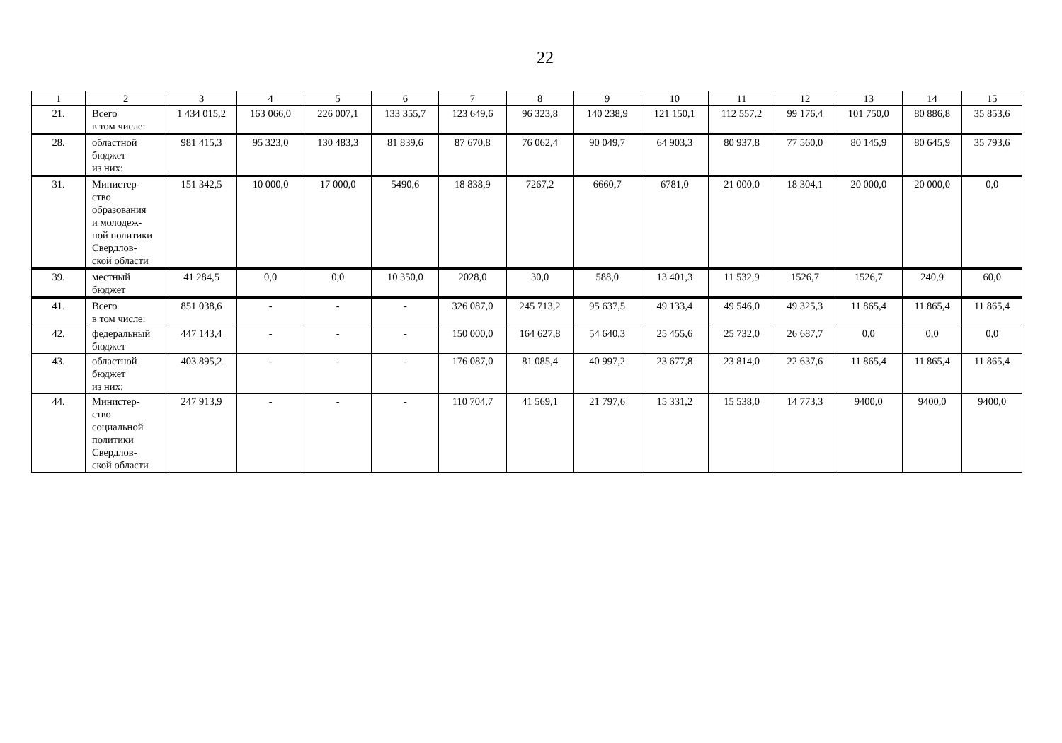22
| 1 | 2 | 3 | 4 | 5 | 6 | 7 | 8 | 9 | 10 | 11 | 12 | 13 | 14 | 15 |
| --- | --- | --- | --- | --- | --- | --- | --- | --- | --- | --- | --- | --- | --- | --- |
| 21. | Всего в том числе: | 1 434 015,2 | 163 066,0 | 226 007,1 | 133 355,7 | 123 649,6 | 96 323,8 | 140 238,9 | 121 150,1 | 112 557,2 | 99 176,4 | 101 750,0 | 80 886,8 | 35 853,6 |
| 28. | областной бюджет из них: | 981 415,3 | 95 323,0 | 130 483,3 | 81 839,6 | 87 670,8 | 76 062,4 | 90 049,7 | 64 903,3 | 80 937,8 | 77 560,0 | 80 145,9 | 80 645,9 | 35 793,6 |
| 31. | Министер- ство образования и молодеж- ной политики Свердлов- ской области | 151 342,5 | 10 000,0 | 17 000,0 | 5490,6 | 18 838,9 | 7267,2 | 6660,7 | 6781,0 | 21 000,0 | 18 304,1 | 20 000,0 | 20 000,0 | 0,0 |
| 39. | местный бюджет | 41 284,5 | 0,0 | 0,0 | 10 350,0 | 2028,0 | 30,0 | 588,0 | 13 401,3 | 11 532,9 | 1526,7 | 1526,7 | 240,9 | 60,0 |
| 41. | Всего в том числе: | 851 038,6 | - | - | - | 326 087,0 | 245 713,2 | 95 637,5 | 49 133,4 | 49 546,0 | 49 325,3 | 11 865,4 | 11 865,4 | 11 865,4 |
| 42. | федеральный бюджет | 447 143,4 | - | - | - | 150 000,0 | 164 627,8 | 54 640,3 | 25 455,6 | 25 732,0 | 26 687,7 | 0,0 | 0,0 | 0,0 |
| 43. | областной бюджет из них: | 403 895,2 | - | - | - | 176 087,0 | 81 085,4 | 40 997,2 | 23 677,8 | 23 814,0 | 22 637,6 | 11 865,4 | 11 865,4 | 11 865,4 |
| 44. | Министер- ство социальной политики Свердлов- ской области | 247 913,9 | - | - | - | 110 704,7 | 41 569,1 | 21 797,6 | 15 331,2 | 15 538,0 | 14 773,3 | 9400,0 | 9400,0 | 9400,0 |